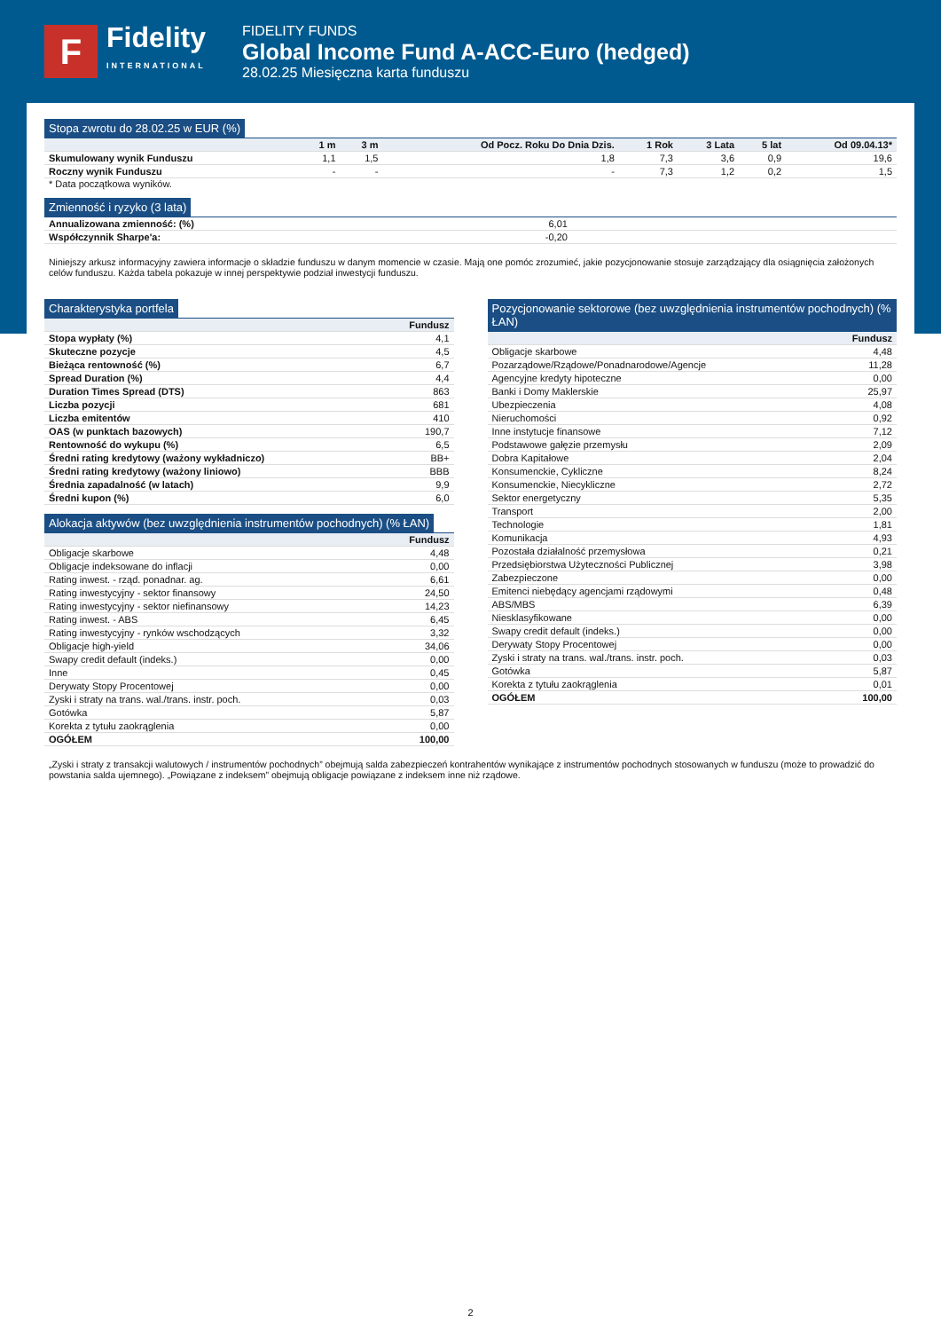F
Fidelity
INTERNATIONAL
FIDELITY FUNDS
Global Income Fund A-ACC-Euro (hedged)
28.02.25 Miesięczna karta funduszu
Stopa zwrotu do 28.02.25 w EUR (%)
| | 1 m | 3 m | Od Pocz. Roku Do Dnia Dzis. | 1 Rok | 3 Lata | 5 lat | Od 09.04.13* |
| --- | --- | --- | --- | --- | --- | --- | --- |
| Skumulowany wynik Funduszu | 1,1 | 1,5 | 1,8 | 7,3 | 3,6 | 0,9 | 19,6 |
| Roczny wynik Funduszu | - | - | - | 7,3 | 1,2 | 0,2 | 1,5 |
* Data początkowa wyników.
Zmienność i ryzyko (3 lata)
| Annualizowana zmienność: (%) | 6,01 | |
| Współczynnik Sharpe'a: | -0,20 | |
Niniejszy arkusz informacyjny zawiera informacje o składzie funduszu w danym momencie w czasie. Mają one pomóc zrozumieć, jakie pozycjonowanie stosuje zarządzający dla osiągnięcia założonych celów funduszu. Każda tabela pokazuje w innej perspektywie podział inwestycji funduszu.
Charakterystyka portfela
| | Fundusz |
| --- | --- |
| Stopa wypłaty (%) | 4,1 |
| Skuteczne pozycje | 4,5 |
| Bieżąca rentowność (%) | 6,7 |
| Spread Duration (%) | 4,4 |
| Duration Times Spread (DTS) | 863 |
| Liczba pozycji | 681 |
| Liczba emitentów | 410 |
| OAS (w punktach bazowych) | 190,7 |
| Rentowność do wykupu (%) | 6,5 |
| Średni rating kredytowy (ważony wykładniczo) | BB+ |
| Średni rating kredytowy (ważony liniowo) | BBB |
| Średnia zapadalność (w latach) | 9,9 |
| Średni kupon (%) | 6,0 |
Alokacja aktywów (bez uwzględnienia instrumentów pochodnych) (% ŁAN)
| | Fundusz |
| --- | --- |
| Obligacje skarbowe | 4,48 |
| Obligacje indeksowane do inflacji | 0,00 |
| Rating inwest. - rząd. ponadnar. ag. | 6,61 |
| Rating inwestycyjny - sektor finansowy | 24,50 |
| Rating inwestycyjny - sektor niefinansowy | 14,23 |
| Rating inwest. - ABS | 6,45 |
| Rating inwestycyjny - rynków wschodzących | 3,32 |
| Obligacje high-yield | 34,06 |
| Swapy credit default (indeks.) | 0,00 |
| Inne | 0,45 |
| Derywaty Stopy Procentowej | 0,00 |
| Zyski i straty na trans. wal./trans. instr. poch. | 0,03 |
| Gotówka | 5,87 |
| Korekta z tytułu zaokrąglenia | 0,00 |
| OGÓŁEM | 100,00 |
Pozycjonowanie sektorowe (bez uwzględnienia instrumentów pochodnych) (% ŁAN)
| | Fundusz |
| --- | --- |
| Obligacje skarbowe | 4,48 |
| Pozarządowe/Rządowe/Ponadnarodowe/Agencje | 11,28 |
| Agencyjne kredyty hipoteczne | 0,00 |
| Banki i Domy Maklerskie | 25,97 |
| Ubezpieczenia | 4,08 |
| Nieruchomości | 0,92 |
| Inne instytucje finansowe | 7,12 |
| Podstawowe gałęzie przemysłu | 2,09 |
| Dobra Kapitałowe | 2,04 |
| Konsumenckie, Cykliczne | 8,24 |
| Konsumenckie, Niecykliczne | 2,72 |
| Sektor energetyczny | 5,35 |
| Transport | 2,00 |
| Technologie | 1,81 |
| Komunikacja | 4,93 |
| Pozostała działalność przemysłowa | 0,21 |
| Przedsiębiorstwa Użyteczności Publicznej | 3,98 |
| Zabezpieczone | 0,00 |
| Emitenci niebędący agencjami rządowymi | 0,48 |
| ABS/MBS | 6,39 |
| Niesklasyfikowane | 0,00 |
| Swapy credit default (indeks.) | 0,00 |
| Derywaty Stopy Procentowej | 0,00 |
| Zyski i straty na trans. wal./trans. instr. poch. | 0,03 |
| Gotówka | 5,87 |
| Korekta z tytułu zaokrąglenia | 0,01 |
| OGÓŁEM | 100,00 |
„Zyski i straty z transakcji walutowych / instrumentów pochodnych” obejmują salda zabezpieczeń kontrahentów wynikające z instrumentów pochodnych stosowanych w funduszu (może to prowadzić do powstania salda ujemnego). „Powiązane z indeksem” obejmują obligacje powiązane z indeksem inne niż rządowe.
2